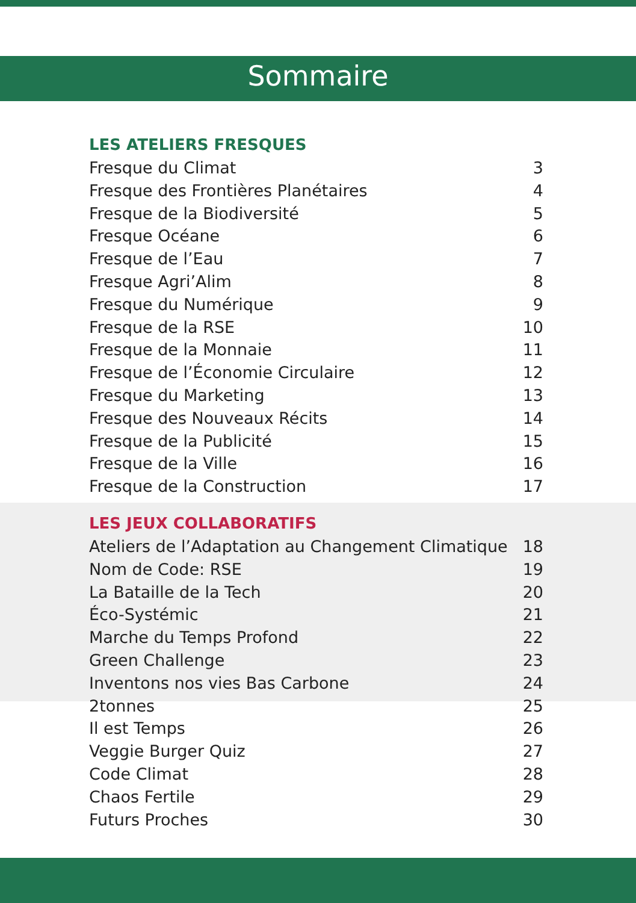Sommaire
LES ATELIERS FRESQUES
Fresque du Climat 3
Fresque des Frontières Planétaires 4
Fresque de la Biodiversité 5
Fresque Océane 6
Fresque de l’Eau 7
Fresque Agri’Alim 8
Fresque du Numérique 9
Fresque de la RSE 10
Fresque de la Monnaie 11
Fresque de l’Économie Circulaire 12
Fresque du Marketing 13
Fresque des Nouveaux Récits 14
Fresque de la Publicité 15
Fresque de la Ville 16
Fresque de la Construction 17
LES JEUX COLLABORATIFS
Ateliers de l’Adaptation au Changement Climatique 18
Nom de Code: RSE 19
La Bataille de la Tech 20
Éco-Systémic 21
Marche du Temps Profond 22
Green Challenge 23
Inventons nos vies Bas Carbone 24
2tonnes 25
Il est Temps 26
Veggie Burger Quiz 27
Code Climat 28
Chaos Fertile 29
Futurs Proches 30